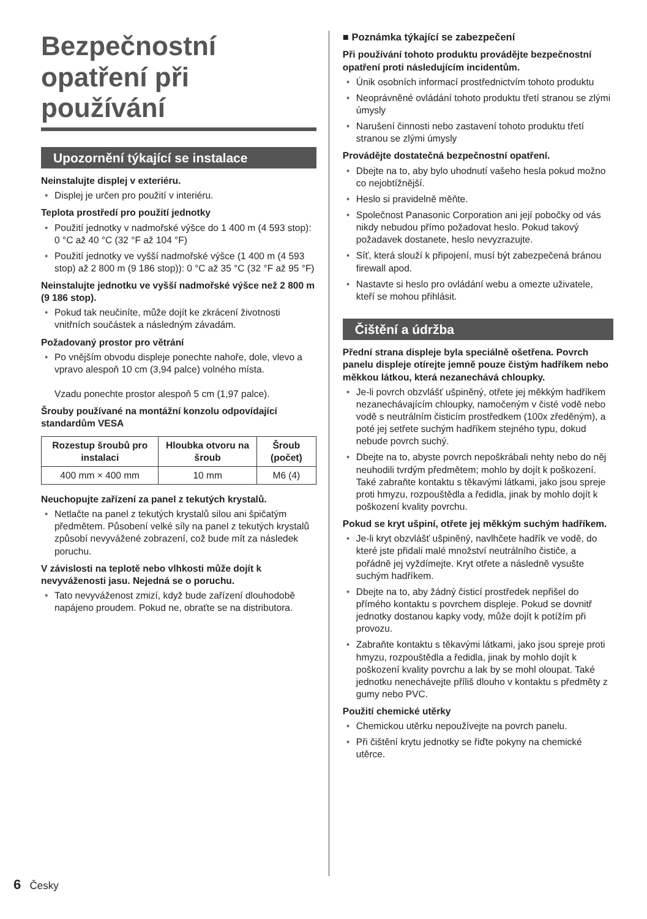Bezpečnostní opatření při používání
Upozornění týkající se instalace
Neinstalujte displej v exteriéru.
Displej je určen pro použití v interiéru.
Teplota prostředí pro použití jednotky
Použití jednotky v nadmořské výšce do 1 400 m (4 593 stop): 0 °C až 40 °C (32 °F až 104 °F)
Použití jednotky ve vyšší nadmořské výšce (1 400 m (4 593 stop) až 2 800 m (9 186 stop)): 0 °C až 35 °C (32 °F až 95 °F)
Neinstalujte jednotku ve vyšší nadmořské výšce než 2 800 m (9 186 stop).
Pokud tak neučiníte, může dojít ke zkrácení životnosti vnitřních součástek a následným závadám.
Požadovaný prostor pro větrání
Po vnějším obvodu displeje ponechte nahoře, dole, vlevo a vpravo alespoň 10 cm (3,94 palce) volného místa.
Vzadu ponechte prostor alespoň 5 cm (1,97 palce).
Šrouby používané na montážní konzolu odpovídající standardům VESA
| Rozestup šroubů pro instalaci | Hloubka otvoru na šroub | Šroub (počet) |
| --- | --- | --- |
| 400 mm × 400 mm | 10 mm | M6 (4) |
Neuchopujte zařízení za panel z tekutých krystalů.
Netlačte na panel z tekutých krystalů silou ani špičatým předmětem. Působení velké síly na panel z tekutých krystalů způsobí nevyvážené zobrazení, což bude mít za následek poruchu.
V závislosti na teplotě nebo vlhkosti může dojít k nevyváženosti jasu. Nejedná se o poruchu.
Tato nevyváženost zmizí, když bude zařízení dlouhodobě napájeno proudem. Pokud ne, obraťte se na distributora.
■ Poznámka týkající se zabezpečení
Při používání tohoto produktu provádějte bezpečnostní opatření proti následujícím incidentům.
Únik osobních informací prostřednictvím tohoto produktu
Neoprávněné ovládání tohoto produktu třetí stranou se zlými úmysly
Narušení činnosti nebo zastavení tohoto produktu třetí stranou se zlými úmysly
Provádějte dostatečná bezpečnostní opatření.
Dbejte na to, aby bylo uhodnutí vašeho hesla pokud možno co nejobtížnější.
Heslo si pravidelně měňte.
Společnost Panasonic Corporation ani její pobočky od vás nikdy nebudou přímo požadovat heslo. Pokud takový požadavek dostanete, heslo nevyzrazujte.
Síť, která slouží k připojení, musí být zabezpečená bránou firewall apod.
Nastavte si heslo pro ovládání webu a omezte uživatele, kteří se mohou přihlásit.
Čištění a údržba
Přední strana displeje byla speciálně ošetřena. Povrch panelu displeje otírejte jemně pouze čistým hadříkem nebo měkkou látkou, která nezanechává chloupky.
Je-li povrch obzvlášť ušpiněný, otřete jej měkkým hadříkem nezanechávajícím chloupky, namočeným v čisté vodě nebo vodě s neutrálním čisticím prostředkem (100x zředěným), a poté jej setřete suchým hadříkem stejného typu, dokud nebude povrch suchý.
Dbejte na to, abyste povrch nepoškrábali nehty nebo do něj neuhodili tvrdým předmětem; mohlo by dojít k poškození. Také zabraňte kontaktu s těkavými látkami, jako jsou spreje proti hmyzu, rozpouštědla a ředidla, jinak by mohlo dojít k poškození kvality povrchu.
Pokud se kryt ušpiní, otřete jej měkkým suchým hadříkem.
Je-li kryt obzvlášť ušpiněný, navlhčete hadřík ve vodě, do které jste přidali malé množství neutrálního čističe, a pořádně jej vyždímejte. Kryt otřete a následně vysušte suchým hadříkem.
Dbejte na to, aby žádný čisticí prostředek nepřišel do přímého kontaktu s povrchem displeje. Pokud se dovnitř jednotky dostanou kapky vody, může dojít k potížím při provozu.
Zabraňte kontaktu s těkavými látkami, jako jsou spreje proti hmyzu, rozpouštědla a ředidla, jinak by mohlo dojít k poškození kvality povrchu a lak by se mohl oloupat. Také jednotku nenechávejte příliš dlouho v kontaktu s předměty z gumy nebo PVC.
Použití chemické utěrky
Chemickou utěrku nepoužívejte na povrch panelu.
Při čištění krytu jednotky se řiďte pokyny na chemické utěrce.
6 Česky